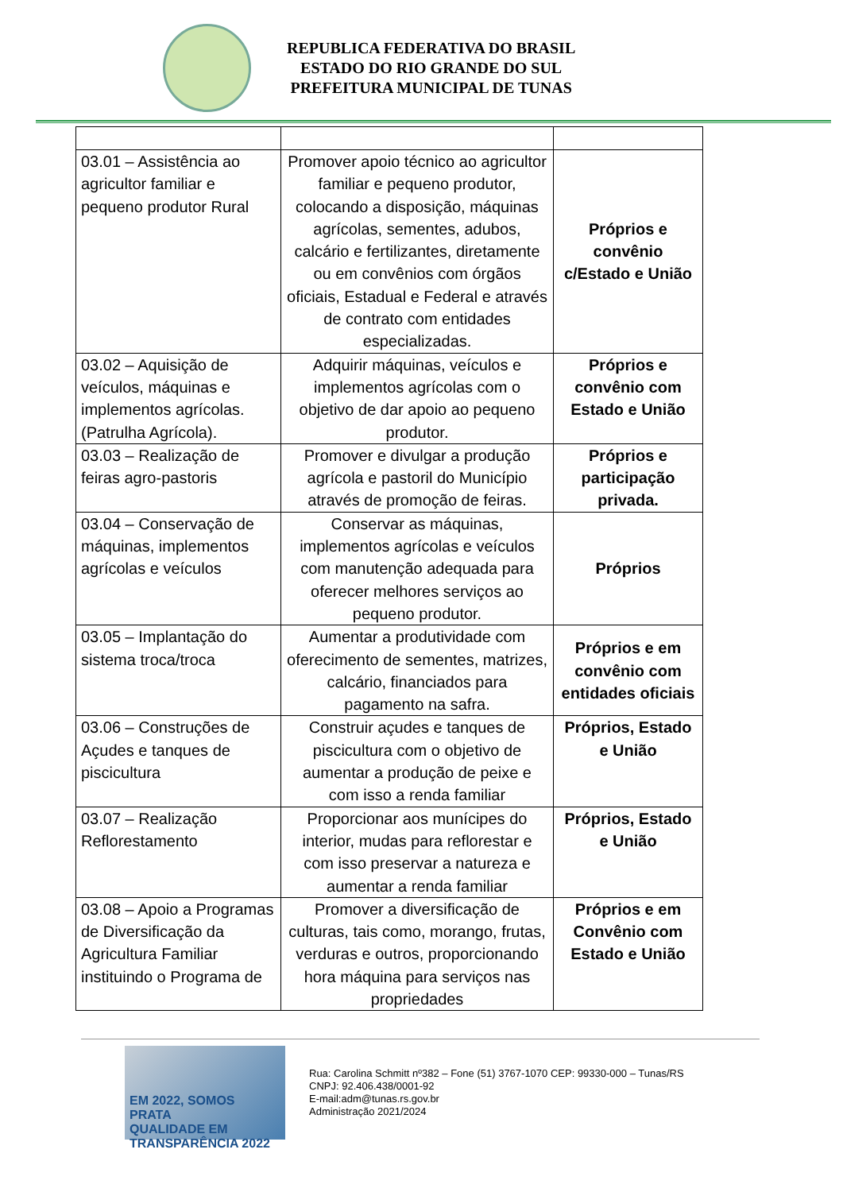REPUBLICA FEDERATIVA DO BRASIL
ESTADO DO RIO GRANDE DO SUL
PREFEITURA MUNICIPAL DE TUNAS
| 03.01 – Assistência ao agricultor familiar e pequeno produtor Rural | Promover apoio técnico ao agricultor familiar e pequeno produtor, colocando a disposição, máquinas agrícolas, sementes, adubos, calcário e fertilizantes, diretamente ou em convênios com órgãos oficiais, Estadual e Federal e através de contrato com entidades especializadas. | Próprios e convênio c/Estado e União |
| 03.02 – Aquisição de veículos, máquinas e implementos agrícolas.(Patrulha Agrícola). | Adquirir máquinas, veículos e implementos agrícolas com o objetivo de dar apoio ao pequeno produtor. | Próprios e convênio com Estado e União |
| 03.03 – Realização de feiras agro-pastoris | Promover e divulgar a produção agrícola e pastoril do Município através de promoção de feiras. | Próprios e participação privada. |
| 03.04 – Conservação de máquinas, implementos agrícolas e veículos | Conservar as máquinas, implementos agrícolas e veículos com manutenção adequada para oferecer melhores serviços ao pequeno produtor. | Próprios |
| 03.05 – Implantação do sistema troca/troca | Aumentar a produtividade com oferecimento de sementes, matrizes, calcário, financiados para pagamento na safra. | Próprios e em convênio com entidades oficiais |
| 03.06 – Construções de Açudes e tanques de piscicultura | Construir açudes e tanques de piscicultura com o objetivo de aumentar a produção de peixe e com isso a renda familiar | Próprios, Estado e União |
| 03.07 – Realização Reflorestamento | Proporcionar aos munícipes do interior, mudas para reflorestar e com isso preservar a natureza e aumentar a renda familiar | Próprios, Estado e União |
| 03.08 – Apoio a Programas de Diversificação da Agricultura Familiar instituindo o Programa de | Promover a diversificação de culturas, tais como, morango, frutas, verduras e outros, proporcionando hora máquina para serviços nas propriedades | Próprios e em Convênio com Estado e União |
EM 2022, SOMOS
PRATA
QUALIDADE EM TRANSPARÊNCIA 2022
Rua: Carolina Schmitt nº382 – Fone (51) 3767-1070 CEP: 99330-000 – Tunas/RS
CNPJ: 92.406.438/0001-92
E-mail:adm@tunas.rs.gov.br
Administração 2021/2024